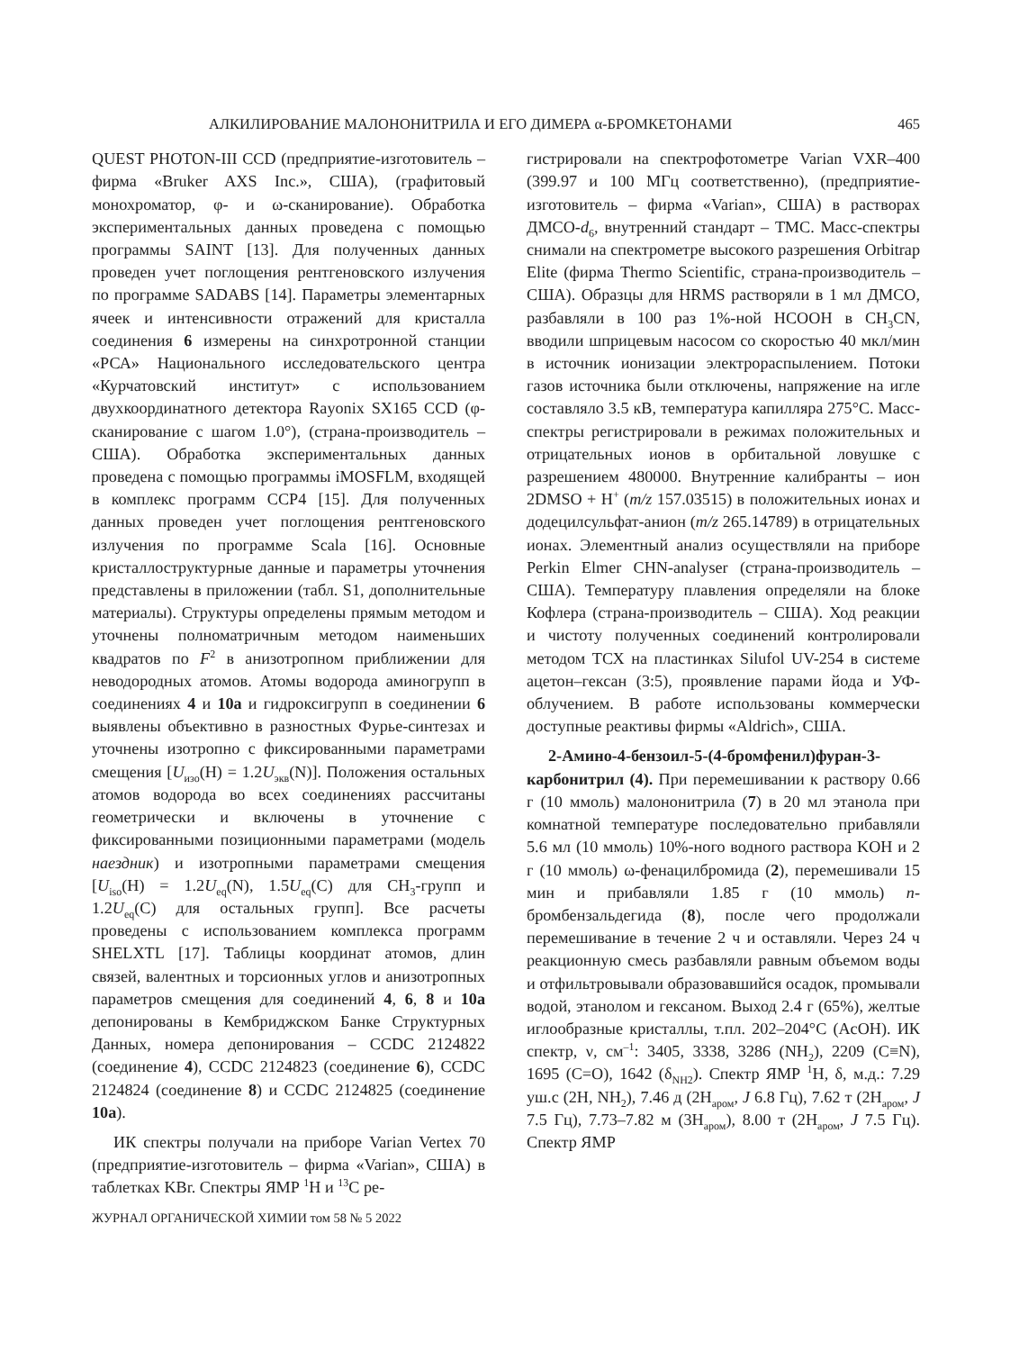АЛКИЛИРОВАНИЕ МАЛОНОНИТРИЛА И ЕГО ДИМЕРА α-БРОМКЕТОНАМИ 465
QUEST PHOTON-III CCD (предприятие-изготовитель – фирма «Bruker AXS Inc.», США), (графитовый монохроматор, φ- и ω-сканирование). Обработка экспериментальных данных проведена с помощью программы SAINT [13]. Для полученных данных проведен учет поглощения рентгеновского излучения по программе SADABS [14]. Параметры элементарных ячеек и интенсивности отражений для кристалла соединения 6 измерены на синхротронной станции «РСА» Национального исследовательского центра «Курчатовский институт» с использованием двухкоординатного детектора Rayonix SX165 CCD (φ-сканирование с шагом 1.0°), (страна-производитель – США). Обработка экспериментальных данных проведена с помощью программы iMOSFLM, входящей в комплекс программ CCP4 [15]. Для полученных данных проведен учет поглощения рентгеновского излучения по программе Scala [16]. Основные кристаллоструктурные данные и параметры уточнения представлены в приложении (табл. S1, дополнительные материалы). Структуры определены прямым методом и уточнены полноматричным методом наименьших квадратов по F<sup>2</sup> в анизотропном приближении для неводородных атомов. Атомы водорода аминогрупп в соединениях 4 и 10a и гидроксигрупп в соединении 6 выявлены объективно в разностных Фурье-синтезах и уточнены изотропно с фиксированными параметрами смещения [U<sub>изо</sub>(H) = 1.2U<sub>экв</sub>(N)]. Положения остальных атомов водорода во всех соединениях рассчитаны геометрически и включены в уточнение с фиксированными позиционными параметрами (модель наездник) и изотропными параметрами смещения [U<sub>iso</sub>(H) = 1.2U<sub>eq</sub>(N), 1.5U<sub>eq</sub>(C) для CH<sub>3</sub>-групп и 1.2U<sub>eq</sub>(C) для остальных групп]. Все расчеты проведены с использованием комплекса программ SHELXTL [17]. Таблицы координат атомов, длин связей, валентных и торсионных углов и анизотропных параметров смещения для соединений 4, 6, 8 и 10a депонированы в Кембриджском Банке Структурных Данных, номера депонирования – CCDC 2124822 (соединение 4), CCDC 2124823 (соединение 6), CCDC 2124824 (соединение 8) и CCDC 2124825 (соединение 10a).
ИК спектры получали на приборе Varian Vertex 70 (предприятие-изготовитель – фирма «Varian», США) в таблетках KBr. Спектры ЯМР <sup>1</sup>H и <sup>13</sup>C ре-
ЖУРНАЛ ОРГАНИЧЕСКОЙ ХИМИИ том 58 № 5 2022
гистрировали на спектрофотометре Varian VXR–400 (399.97 и 100 МГц соответственно), (предприятие-изготовитель – фирма «Varian», США) в растворах ДМСО-d<sub>6</sub>, внутренний стандарт – ТМС. Масс-спектры снимали на спектрометре высокого разрешения Orbitrap Elite (фирма Thermo Scientific, страна-производитель – США). Образцы для HRMS растворяли в 1 мл ДМСО, разбавляли в 100 раз 1%-ной HCOOH в CH<sub>3</sub>CN, вводили шприцевым насосом со скоростью 40 мкл/мин в источник ионизации электрораспылением. Потоки газов источника были отключены, напряжение на игле составляло 3.5 кВ, температура капилляра 275°С. Масс-спектры регистрировали в режимах положительных и отрицательных ионов в орбитальной ловушке с разрешением 480000. Внутренние калибранты – ион 2DMSO + H<sup>+</sup> (m/z 157.03515) в положительных ионах и додецилсульфат-анион (m/z 265.14789) в отрицательных ионах. Элементный анализ осуществляли на приборе Perkin Elmer CHN-analyser (страна-производитель – США). Температуру плавления определяли на блоке Кофлера (страна-производитель – США). Ход реакции и чистоту полученных соединений контролировали методом ТСХ на пластинках Silufol UV-254 в системе ацетон–гексан (3:5), проявление парами йода и УФ-облучением. В работе использованы коммерчески доступные реактивы фирмы «Aldrich», США.
2-Амино-4-бензоил-5-(4-бромфенил)фуран-3-карбонитрил (4). При перемешивании к раствору 0.66 г (10 ммоль) малононитрила (7) в 20 мл этанола при комнатной температуре последовательно прибавляли 5.6 мл (10 ммоль) 10%-ного водного раствора KOH и 2 г (10 ммоль) ω-фенацилбромида (2), перемешивали 15 мин и прибавляли 1.85 г (10 ммоль) n-бромбензальдегида (8), после чего продолжали перемешивание в течение 2 ч и оставляли. Через 24 ч реакционную смесь разбавляли равным объемом воды и отфильтровывали образовавшийся осадок, промывали водой, этанолом и гексаном. Выход 2.4 г (65%), желтые иглообразные кристаллы, т.пл. 202–204°С (AcOH). ИК спектр, ν, см<sup>–1</sup>: 3405, 3338, 3286 (NH<sub>2</sub>), 2209 (C≡N), 1695 (C=O), 1642 (δ<sub>NH2</sub>). Спектр ЯМР <sup>1</sup>H, δ, м.д.: 7.29 уш.с (2H, NH<sub>2</sub>), 7.46 д (2H<sub>аром</sub>, J 6.8 Гц), 7.62 т (2H<sub>аром</sub>, J 7.5 Гц), 7.73–7.82 м (3H<sub>аром</sub>), 8.00 т (2H<sub>аром</sub>, J 7.5 Гц). Спектр ЯМР